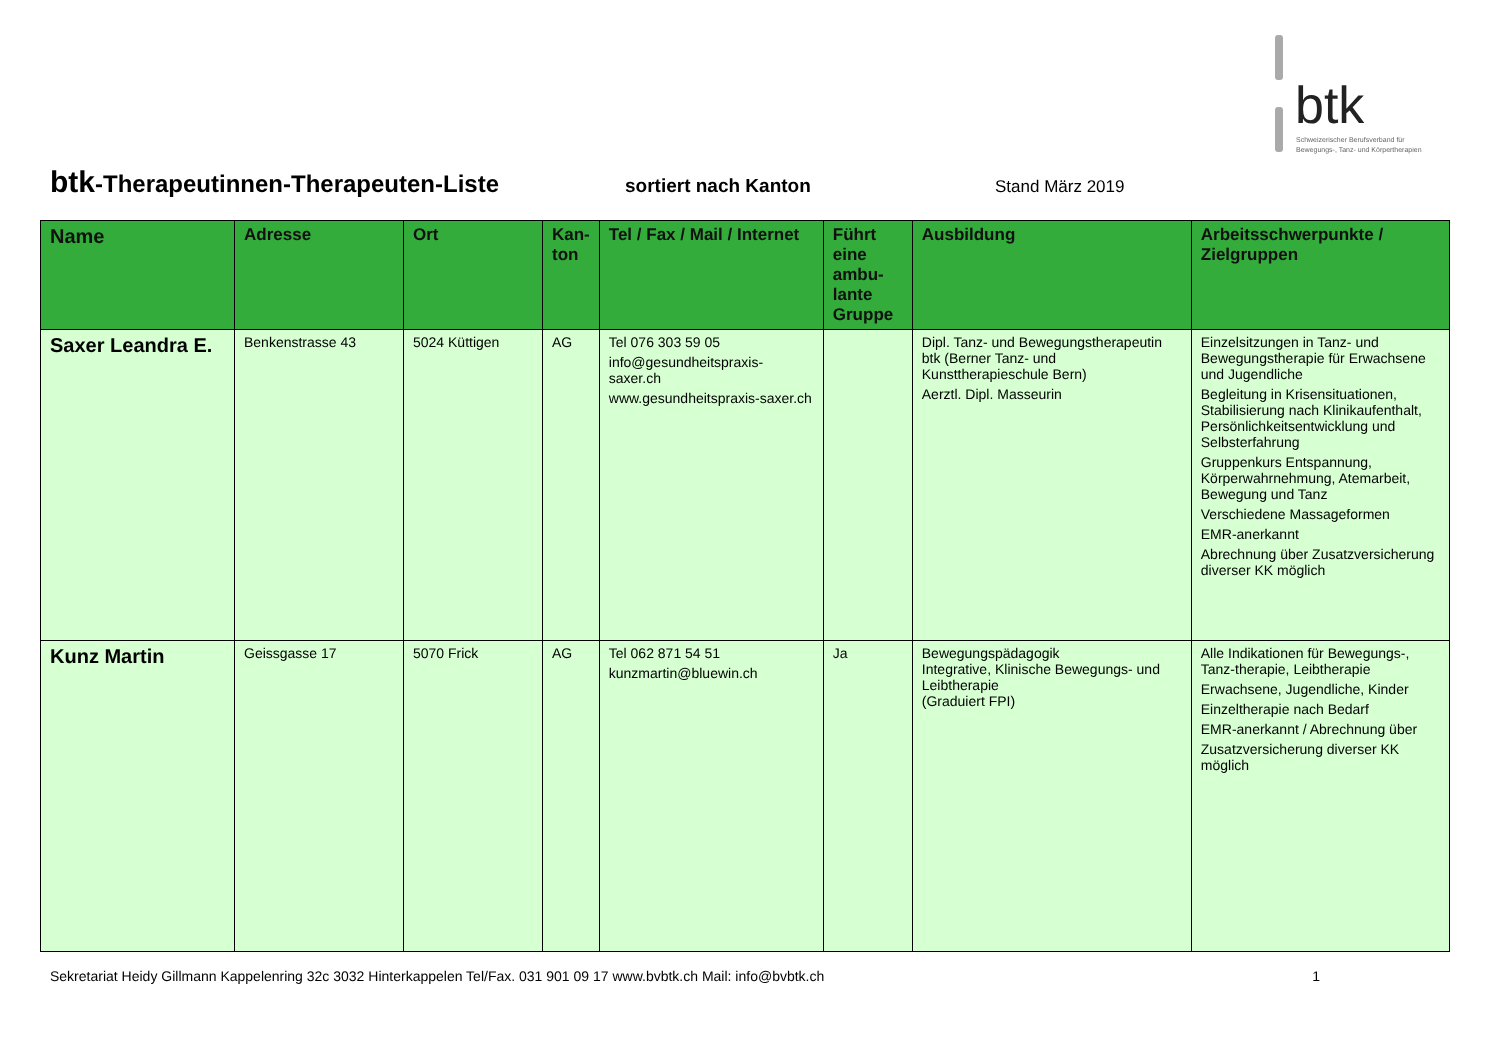btk
Schweizerischer Berufsverband für
Bewegungs-, Tanz- und Körpertherapien
btk-Therapeutinnen-Therapeuten-Liste
sortiert nach Kanton Stand März 2019
| Name | Adresse | Ort | Kan-ton | Tel / Fax / Mail / Internet | Führt eine ambu-lante Gruppe | Ausbildung | Arbeitsschwerpunkte / Zielgruppen |
| --- | --- | --- | --- | --- | --- | --- | --- |
| Saxer Leandra E. | Benkenstrasse 43 | 5024 Küttigen | AG | Tel 076 303 59 05 info@gesundheitspraxis-saxer.ch www.gesundheitspraxis-saxer.ch | | Dipl. Tanz- und Bewegungstherapeutin btk (Berner Tanz- und Kunsttherapieschule Bern) Aerztl. Dipl. Masseurin | Einzelsitzungen in Tanz- und Bewegungstherapie für Erwachsene und Jugendliche Begleitung in Krisensituationen, Stabilisierung nach Klinikaufenthalt, Persönlichkeitsentwicklung und Selbsterfahrung Gruppenkurs Entspannung, Körperwahrnehmung, Atemarbeit, Bewegung und Tanz Verschiedene Massageformen EMR-anerkannt Abrechnung über Zusatzversicherung diverser KK möglich |
| Kunz Martin | Geissgasse 17 | 5070 Frick | AG | Tel 062 871 54 51 kunzmartin@bluewin.ch | Ja | Bewegungspädagogik Integrative, Klinische Bewegungs- und Leibtherapie (Graduiert FPI) | Alle Indikationen für Bewegungs-, Tanz-therapie, Leibtherapie Erwachsene, Jugendliche, Kinder Einzeltherapie nach Bedarf EMR-anerkannt / Abrechnung über Zusatzversicherung diverser KK möglich |
Sekretariat Heidy Gillmann Kappelenring 32c 3032 Hinterkappelen Tel/Fax. 031 901 09 17 www.bvbtk.ch Mail: info@bvbtk.ch 1